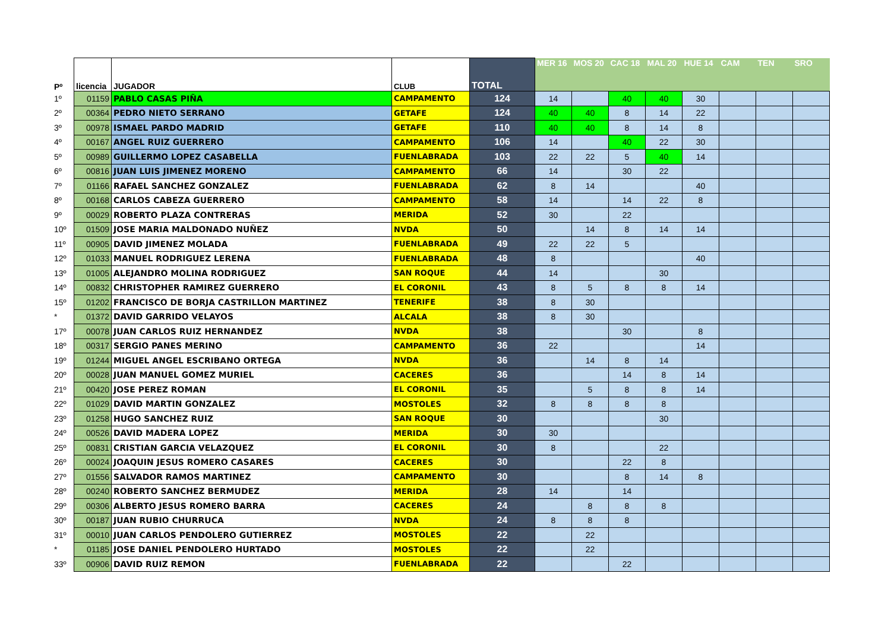| Pº | licencia | JUGADOR | CLUB | TOTAL | MER 16 | MOS 20 | CAC 18 | MAL 20 | HUE 14 | CAM | TEN | SRO |
| --- | --- | --- | --- | --- | --- | --- | --- | --- | --- | --- | --- | --- |
| 1º | 01159 | PABLO CASAS PIÑA | CAMPAMENTO | 124 | 14 | | 40 | 40 | 30 | | | |
| 2º | 00364 | PEDRO NIETO SERRANO | GETAFE | 124 | 40 | 40 | 8 | 14 | 22 | | | |
| 3º | 00978 | ISMAEL PARDO MADRID | GETAFE | 110 | 40 | 40 | 8 | 14 | 8 | | | |
| 4º | 00167 | ANGEL RUIZ GUERRERO | CAMPAMENTO | 106 | 14 | | 40 | 22 | 30 | | | |
| 5º | 00989 | GUILLERMO LOPEZ CASABELLA | FUENLABRADA | 103 | 22 | 22 | 5 | 40 | 14 | | | |
| 6º | 00816 | JUAN LUIS JIMENEZ MORENO | CAMPAMENTO | 66 | 14 | | 30 | 22 | | | | |
| 7º | 01166 | RAFAEL SANCHEZ GONZALEZ | FUENLABRADA | 62 | 8 | 14 | | | 40 | | | |
| 8º | 00168 | CARLOS CABEZA GUERRERO | CAMPAMENTO | 58 | 14 | | 14 | 22 | 8 | | | |
| 9º | 00029 | ROBERTO PLAZA CONTRERAS | MERIDA | 52 | 30 | | 22 | | | | | |
| 10º | 01509 | JOSE MARIA MALDONADO NUÑEZ | NVDA | 50 | | 14 | 8 | 14 | 14 | | | |
| 11º | 00905 | DAVID JIMENEZ MOLADA | FUENLABRADA | 49 | 22 | 22 | 5 | | | | | |
| 12º | 01033 | MANUEL RODRIGUEZ LERENA | FUENLABRADA | 48 | 8 | | | | 40 | | | |
| 13º | 01005 | ALEJANDRO MOLINA RODRIGUEZ | SAN ROQUE | 44 | 14 | | | 30 | | | | |
| 14º | 00832 | CHRISTOPHER RAMIREZ GUERRERO | EL CORONIL | 43 | 8 | 5 | 8 | 8 | 14 | | | |
| 15º | 01202 | FRANCISCO DE BORJA CASTRILLON MARTINEZ | TENERIFE | 38 | 8 | 30 | | | | | | |
| * | 01372 | DAVID GARRIDO VELAYOS | ALCALA | 38 | 8 | 30 | | | | | | |
| 17º | 00078 | JUAN CARLOS RUIZ HERNANDEZ | NVDA | 38 | | | 30 | | 8 | | | |
| 18º | 00317 | SERGIO PANES MERINO | CAMPAMENTO | 36 | 22 | | | | 14 | | | |
| 19º | 01244 | MIGUEL ANGEL ESCRIBANO ORTEGA | NVDA | 36 | | 14 | 8 | 14 | | | | |
| 20º | 00028 | JUAN MANUEL GOMEZ MURIEL | CACERES | 36 | | | 14 | 8 | 14 | | | |
| 21º | 00420 | JOSE PEREZ ROMAN | EL CORONIL | 35 | | 5 | 8 | 8 | 14 | | | |
| 22º | 01029 | DAVID MARTIN GONZALEZ | MOSTOLES | 32 | 8 | 8 | 8 | 8 | | | | |
| 23º | 01258 | HUGO SANCHEZ RUIZ | SAN ROQUE | 30 | | | | 30 | | | | |
| 24º | 00526 | DAVID MADERA LOPEZ | MERIDA | 30 | 30 | | | | | | | |
| 25º | 00831 | CRISTIAN GARCIA VELAZQUEZ | EL CORONIL | 30 | 8 | | | 22 | | | | |
| 26º | 00024 | JOAQUIN JESUS ROMERO CASARES | CACERES | 30 | | | 22 | 8 | | | | |
| 27º | 01556 | SALVADOR RAMOS MARTINEZ | CAMPAMENTO | 30 | | | 8 | 14 | 8 | | | |
| 28º | 00240 | ROBERTO SANCHEZ BERMUDEZ | MERIDA | 28 | 14 | | 14 | | | | | |
| 29º | 00306 | ALBERTO JESUS ROMERO BARRA | CACERES | 24 | | 8 | 8 | 8 | | | | |
| 30º | 00187 | JUAN RUBIO CHURRUCA | NVDA | 24 | 8 | 8 | 8 | | | | | |
| 31º | 00010 | JUAN CARLOS PENDOLERO GUTIERREZ | MOSTOLES | 22 | | 22 | | | | | | |
| * | 01185 | JOSE DANIEL PENDOLERO HURTADO | MOSTOLES | 22 | | 22 | | | | | | |
| 33º | 00906 | DAVID RUIZ REMON | FUENLABRADA | 22 | | | 22 | | | | | |